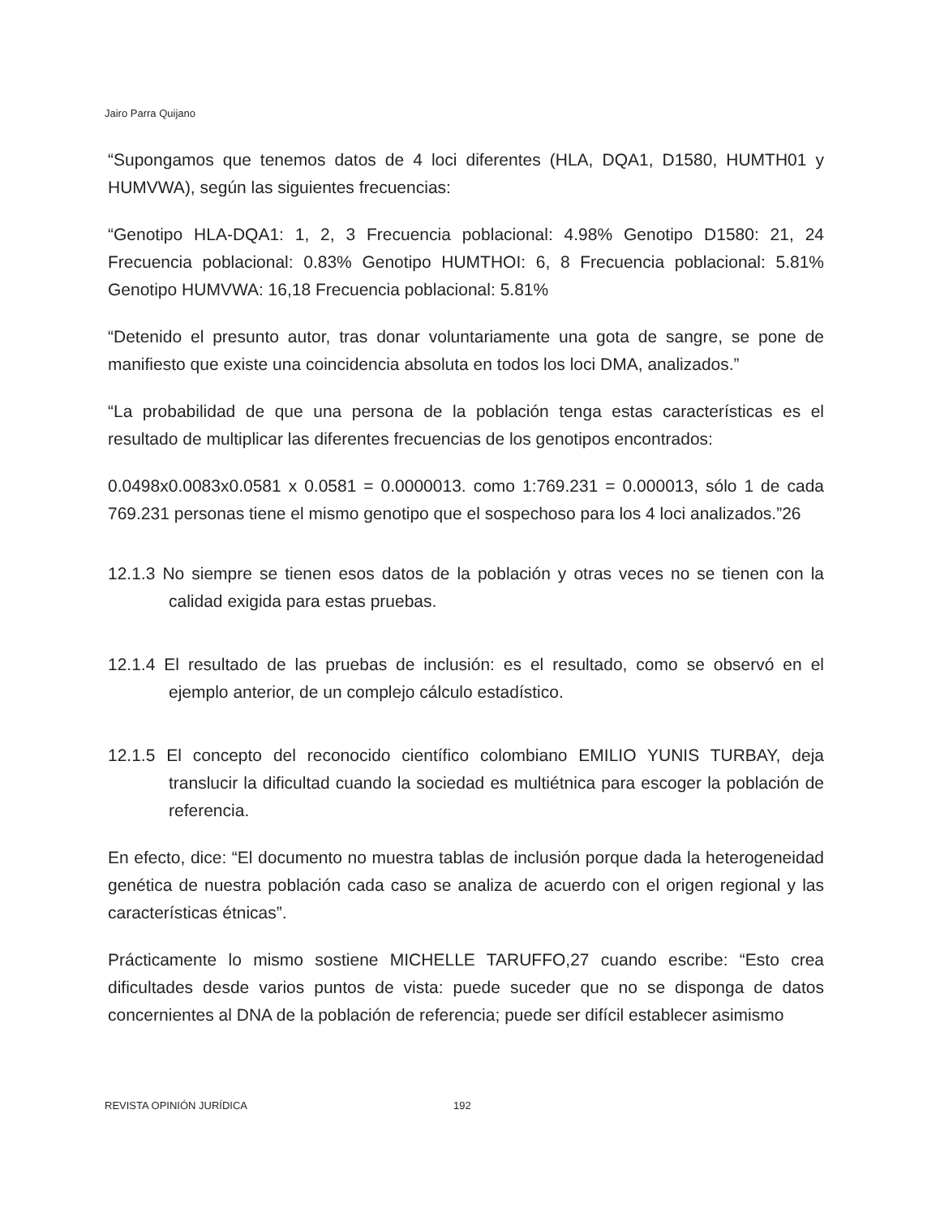Jairo Parra Quijano
“Supongamos que tenemos datos de 4 loci diferentes (HLA, DQA1, D1580, HUMTH01 y HUMVWA), según las siguientes frecuencias:
“Genotipo HLA-DQA1: 1, 2, 3 Frecuencia poblacional: 4.98% Genotipo D1580: 21, 24 Frecuencia poblacional: 0.83% Genotipo HUMTHOI: 6, 8 Frecuencia poblacional: 5.81% Genotipo HUMVWA: 16,18 Frecuencia poblacional: 5.81%
“Detenido el presunto autor, tras donar voluntariamente una gota de sangre, se pone de manifiesto que existe una coincidencia absoluta en todos los loci DMA, analizados.”
“La probabilidad de que una persona de la población tenga estas características es el resultado de multiplicar las diferentes frecuencias de los genotipos encontrados:
0.0498x0.0083x0.0581 x 0.0581 = 0.0000013. como 1:769.231 = 0.000013, sólo 1 de cada 769.231 personas tiene el mismo genotipo que el sospechoso para los 4 loci analizados.”26
12.1.3 No siempre se tienen esos datos de la población y otras veces no se tienen con la calidad exigida para estas pruebas.
12.1.4 El resultado de las pruebas de inclusión: es el resultado, como se observó en el ejemplo anterior, de un complejo cálculo estadístico.
12.1.5 El concepto del reconocido científico colombiano EMILIO YUNIS TURBAY, deja translucir la dificultad cuando la sociedad es multiétnica para escoger la población de referencia.
En efecto, dice: “El documento no muestra tablas de inclusión porque dada la heterogeneidad genética de nuestra población cada caso se analiza de acuerdo con el origen regional y las características étnicas”.
Prácticamente lo mismo sostiene MICHELLE TARUFFO,27 cuando escribe: “Esto crea dificultades desde varios puntos de vista: puede suceder que no se disponga de datos concernientes al DNA de la población de referencia; puede ser difícil establecer asimismo
REVISTA OPINIÓN JURÍDICA 192